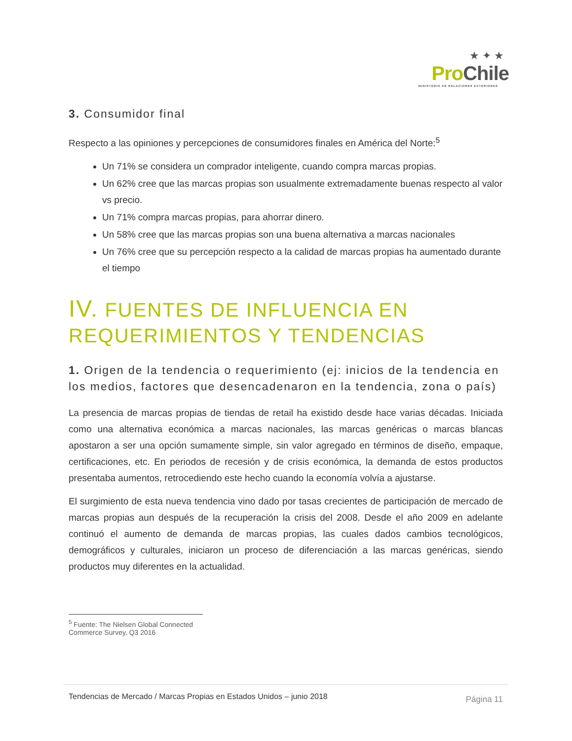★ ✦ ★
Pro Chile
MINISTERIO DE RELACIONES EXTERIORES
3. Consumidor final
Respecto a las opiniones y percepciones de consumidores finales en América del Norte:<sup>5</sup>
Un 71% se considera un comprador inteligente, cuando compra marcas propias.
Un 62% cree que las marcas propias son usualmente extremadamente buenas respecto al valor vs precio.
Un 71% compra marcas propias, para ahorrar dinero.
Un 58% cree que las marcas propias son una buena alternativa a marcas nacionales
Un 76% cree que su percepción respecto a la calidad de marcas propias ha aumentado durante el tiempo
IV. FUENTES DE INFLUENCIA EN REQUERIMIENTOS Y TENDENCIAS
1. Origen de la tendencia o requerimiento (ej: inicios de la tendencia en los medios, factores que desencadenaron en la tendencia, zona o país)
La presencia de marcas propias de tiendas de retail ha existido desde hace varias décadas. Iniciada como una alternativa económica a marcas nacionales, las marcas genéricas o marcas blancas apostaron a ser una opción sumamente simple, sin valor agregado en términos de diseño, empaque, certificaciones, etc. En periodos de recesión y de crisis económica, la demanda de estos productos presentaba aumentos, retrocediendo este hecho cuando la economía volvía a ajustarse.
El surgimiento de esta nueva tendencia vino dado por tasas crecientes de participación de mercado de marcas propias aun después de la recuperación la crisis del 2008. Desde el año 2009 en adelante continuó el aumento de demanda de marcas propias, las cuales dados cambios tecnológicos, demográficos y culturales, iniciaron un proceso de diferenciación a las marcas genéricas, siendo productos muy diferentes en la actualidad.
<sup>5</sup> Fuente: The Nielsen Global Connected Commerce Survey, Q3 2016
Tendencias de Mercado / Marcas Propias en Estados Unidos – junio 2018 Página 11